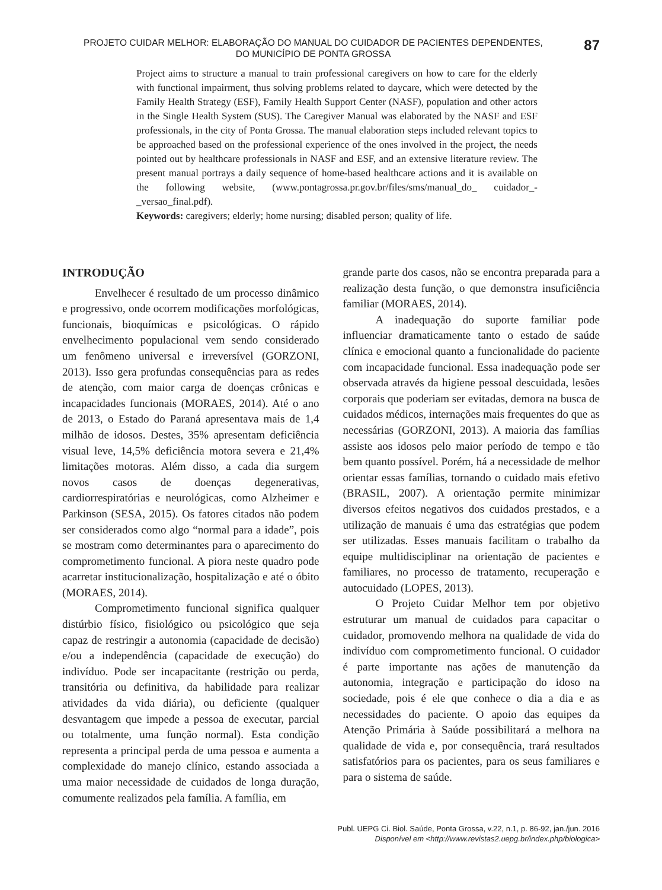PROJETO CUIDAR MELHOR: ELABORAÇÃO DO MANUAL DO CUIDADOR DE PACIENTES DEPENDENTES,
DO MUNICÍPIO DE PONTA GROSSA
87
Project aims to structure a manual to train professional caregivers on how to care for the elderly with functional impairment, thus solving problems related to daycare, which were detected by the Family Health Strategy (ESF), Family Health Support Center (NASF), population and other actors in the Single Health System (SUS). The Caregiver Manual was elaborated by the NASF and ESF professionals, in the city of Ponta Grossa. The manual elaboration steps included relevant topics to be approached based on the professional experience of the ones involved in the project, the needs pointed out by healthcare professionals in NASF and ESF, and an extensive literature review. The present manual portrays a daily sequence of home-based healthcare actions and it is available on the following website, (www.pontagrossa.pr.gov.br/files/sms/manual_do_ cuidador_-_versao_final.pdf).
Keywords: caregivers; elderly; home nursing; disabled person; quality of life.
INTRODUÇÃO
Envelhecer é resultado de um processo dinâmico e progressivo, onde ocorrem modificações morfológicas, funcionais, bioquímicas e psicológicas. O rápido envelhecimento populacional vem sendo considerado um fenômeno universal e irreversível (GORZONI, 2013). Isso gera profundas consequências para as redes de atenção, com maior carga de doenças crônicas e incapacidades funcionais (MORAES, 2014). Até o ano de 2013, o Estado do Paraná apresentava mais de 1,4 milhão de idosos. Destes, 35% apresentam deficiência visual leve, 14,5% deficiência motora severa e 21,4% limitações motoras. Além disso, a cada dia surgem novos casos de doenças degenerativas, cardiorrespiratórias e neurológicas, como Alzheimer e Parkinson (SESA, 2015). Os fatores citados não podem ser considerados como algo “normal para a idade”, pois se mostram como determinantes para o aparecimento do comprometimento funcional. A piora neste quadro pode acarretar institucionalização, hospitalização e até o óbito (MORAES, 2014).
Comprometimento funcional significa qualquer distúrbio físico, fisiológico ou psicológico que seja capaz de restringir a autonomia (capacidade de decisão) e/ou a independência (capacidade de execução) do indivíduo. Pode ser incapacitante (restrição ou perda, transitória ou definitiva, da habilidade para realizar atividades da vida diária), ou deficiente (qualquer desvantagem que impede a pessoa de executar, parcial ou totalmente, uma função normal). Esta condição representa a principal perda de uma pessoa e aumenta a complexidade do manejo clínico, estando associada a uma maior necessidade de cuidados de longa duração, comumente realizados pela família. A família, em
grande parte dos casos, não se encontra preparada para a realização desta função, o que demonstra insuficiência familiar (MORAES, 2014).
A inadequação do suporte familiar pode influenciar dramaticamente tanto o estado de saúde clínica e emocional quanto a funcionalidade do paciente com incapacidade funcional. Essa inadequação pode ser observada através da higiene pessoal descuidada, lesões corporais que poderiam ser evitadas, demora na busca de cuidados médicos, internações mais frequentes do que as necessárias (GORZONI, 2013). A maioria das famílias assiste aos idosos pelo maior período de tempo e tão bem quanto possível. Porém, há a necessidade de melhor orientar essas famílias, tornando o cuidado mais efetivo (BRASIL, 2007). A orientação permite minimizar diversos efeitos negativos dos cuidados prestados, e a utilização de manuais é uma das estratégias que podem ser utilizadas. Esses manuais facilitam o trabalho da equipe multidisciplinar na orientação de pacientes e familiares, no processo de tratamento, recuperação e autocuidado (LOPES, 2013).
O Projeto Cuidar Melhor tem por objetivo estruturar um manual de cuidados para capacitar o cuidador, promovendo melhora na qualidade de vida do indivíduo com comprometimento funcional. O cuidador é parte importante nas ações de manutenção da autonomia, integração e participação do idoso na sociedade, pois é ele que conhece o dia a dia e as necessidades do paciente. O apoio das equipes da Atenção Primária à Saúde possibilitará a melhora na qualidade de vida e, por consequência, trará resultados satisfatórios para os pacientes, para os seus familiares e para o sistema de saúde.
Publ. UEPG Ci. Biol. Saúde, Ponta Grossa, v.22, n.1, p. 86-92, jan./jun. 2016
Disponível em <http://www.revistas2.uepg.br/index.php/biologica>